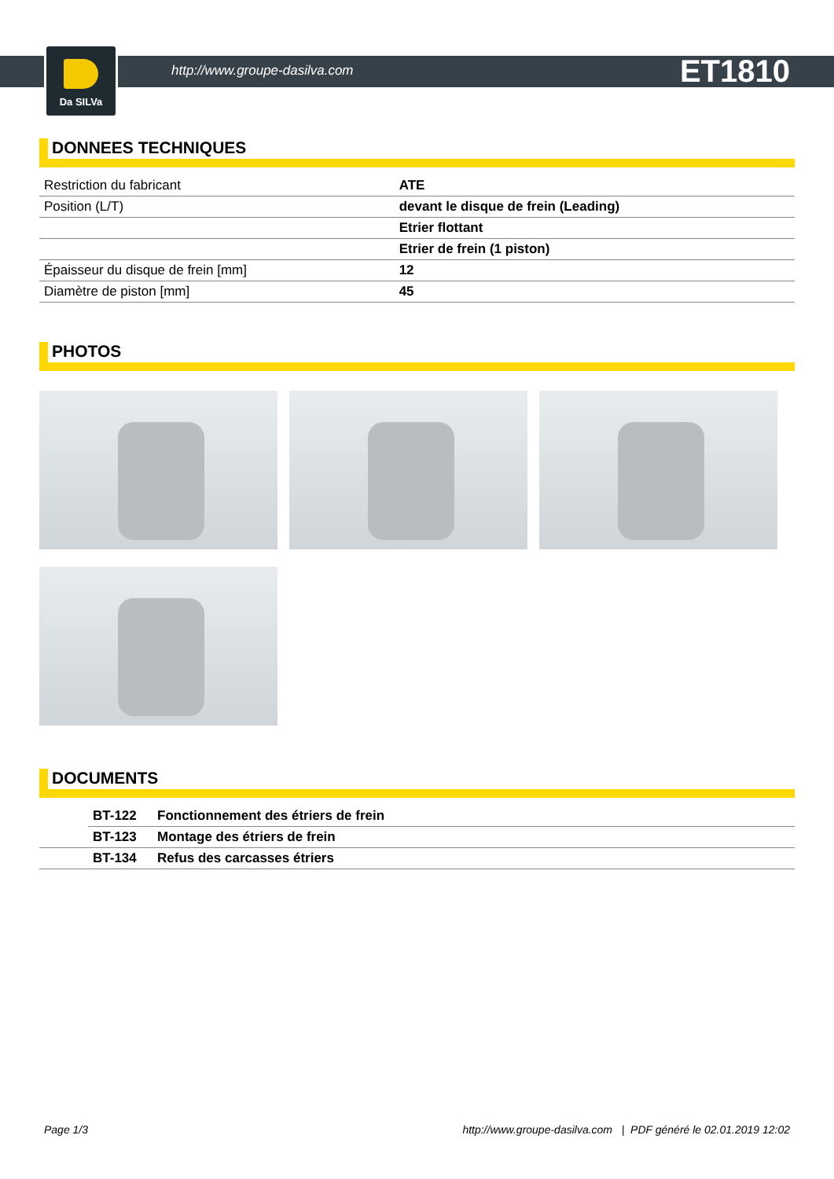Da SILVa
http://www.groupe-dasilva.com ET1810
DONNEES TECHNIQUES
| Restriction du fabricant | ATE |
| Position (L/T) | devant le disque de frein (Leading) |
| | Etrier flottant |
| | Etrier de frein (1 piston) |
| Épaisseur du disque de frein [mm] | 12 |
| Diamètre de piston [mm] | 45 |
PHOTOS
DOCUMENTS
| | BT-122 | Fonctionnement des étriers de frein |
| | BT-123 | Montage des étriers de frein |
| | BT-134 | Refus des carcasses étriers |
Page 1/3 http://www.groupe-dasilva.com | PDF généré le 02.01.2019 12:02